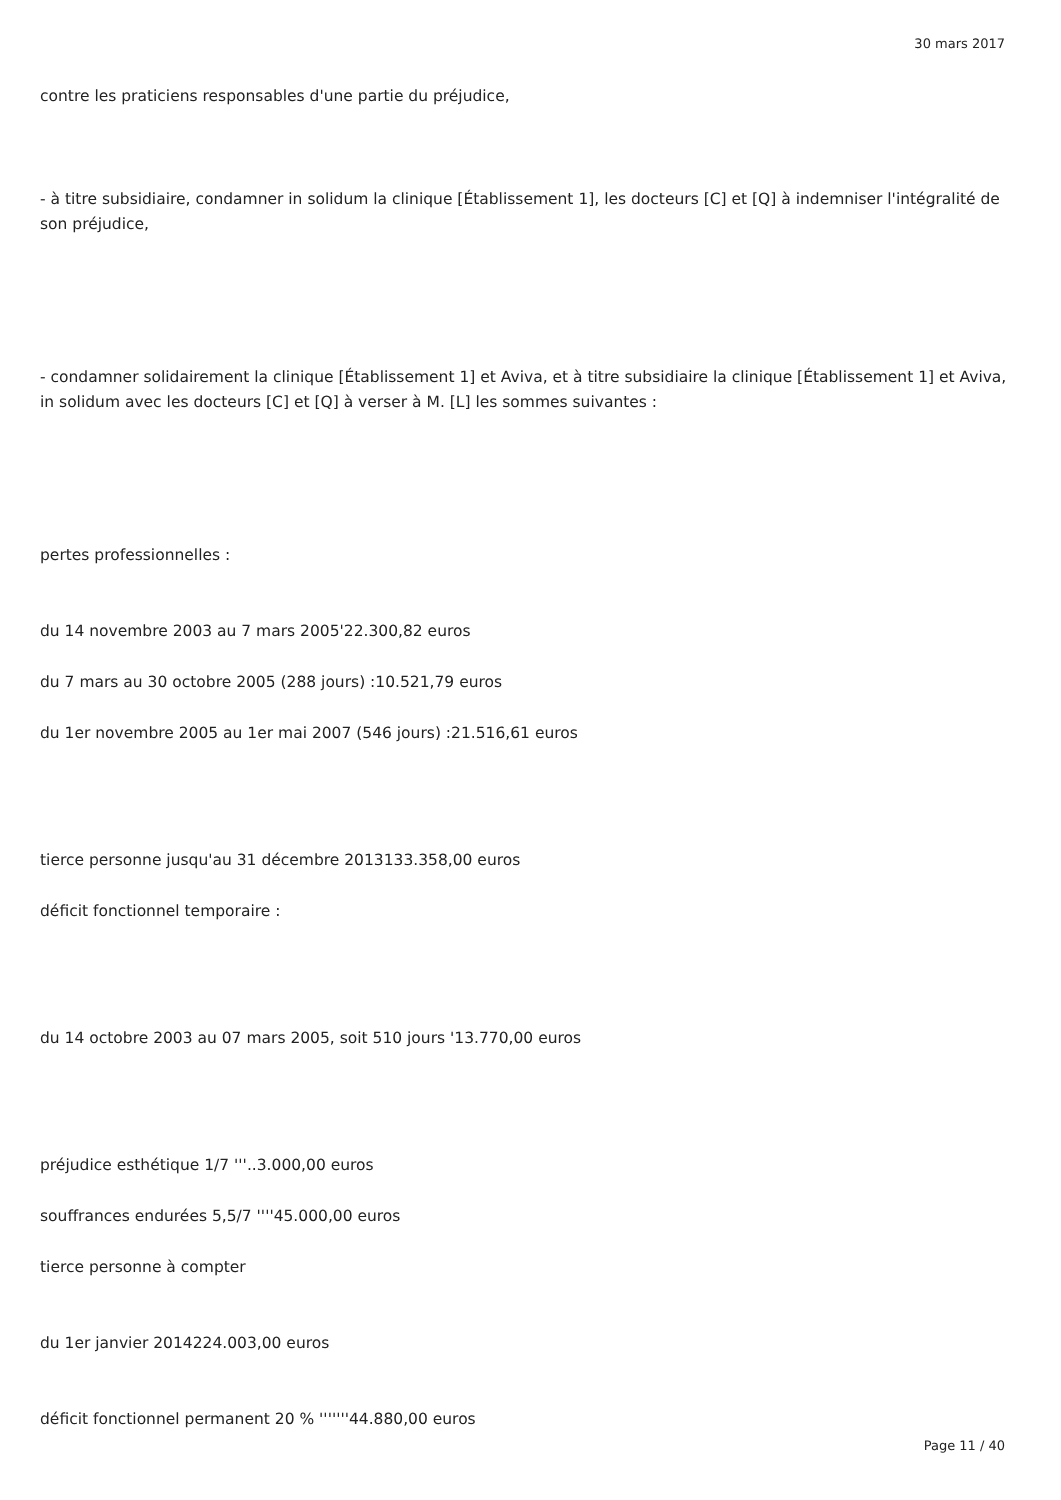30 mars 2017
contre les praticiens responsables d'une partie du préjudice,
- à titre subsidiaire, condamner in solidum la clinique [Établissement 1], les docteurs [C] et [Q] à indemniser l'intégralité de son préjudice,
- condamner solidairement la clinique [Établissement 1] et Aviva, et à titre subsidiaire la clinique [Établissement 1] et Aviva, in solidum avec les docteurs [C] et [Q] à verser à M. [L] les sommes suivantes :
pertes professionnelles :
du 14 novembre 2003 au 7 mars 2005'22.300,82 euros
du 7 mars au 30 octobre 2005 (288 jours) :10.521,79 euros
du 1er novembre 2005 au 1er mai 2007 (546 jours) :21.516,61 euros
tierce personne jusqu'au 31 décembre 2013133.358,00 euros
déficit fonctionnel temporaire :
du 14 octobre 2003 au 07 mars 2005, soit 510 jours '13.770,00 euros
préjudice esthétique 1/7 '''..3.000,00 euros
souffrances endurées 5,5/7 ''''45.000,00 euros
tierce personne à compter
du 1er janvier 2014224.003,00 euros
déficit fonctionnel permanent 20 % '''''''44.880,00 euros
Page 11 / 40